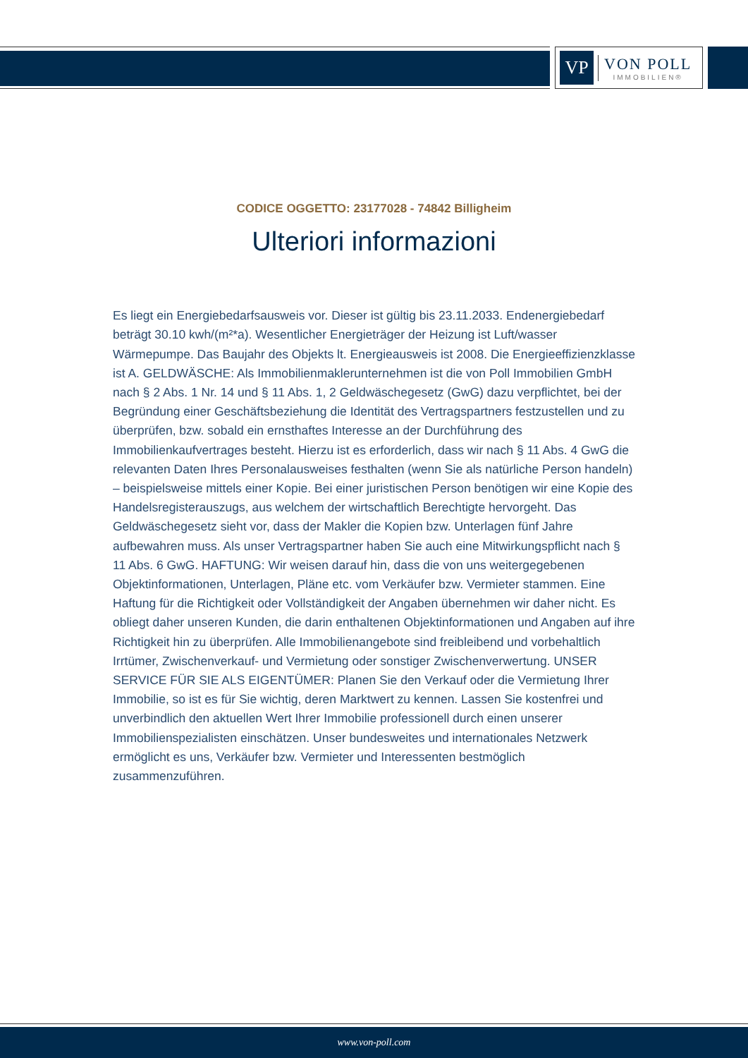VP
VON POLL
IMMOBILIEN®
CODICE OGGETTO: 23177028 - 74842 Billigheim
Ulteriori informazioni
Es liegt ein Energiebedarfsausweis vor. Dieser ist gültig bis 23.11.2033. Endenergiebedarf beträgt 30.10 kwh/(m²*a). Wesentlicher Energieträger der Heizung ist Luft/wasser Wärmepumpe. Das Baujahr des Objekts lt. Energieausweis ist 2008. Die Energieeffizienzklasse ist A. GELDWÄSCHE: Als Immobilienmaklerunternehmen ist die von Poll Immobilien GmbH nach § 2 Abs. 1 Nr. 14 und § 11 Abs. 1, 2 Geldwäschegesetz (GwG) dazu verpflichtet, bei der Begründung einer Geschäftsbeziehung die Identität des Vertragspartners festzustellen und zu überprüfen, bzw. sobald ein ernsthaftes Interesse an der Durchführung des Immobilienkaufvertrages besteht. Hierzu ist es erforderlich, dass wir nach § 11 Abs. 4 GwG die relevanten Daten Ihres Personalausweises festhalten (wenn Sie als natürliche Person handeln) – beispielsweise mittels einer Kopie. Bei einer juristischen Person benötigen wir eine Kopie des Handelsregisterauszugs, aus welchem der wirtschaftlich Berechtigte hervorgeht. Das Geldwäschegesetz sieht vor, dass der Makler die Kopien bzw. Unterlagen fünf Jahre aufbewahren muss. Als unser Vertragspartner haben Sie auch eine Mitwirkungspflicht nach § 11 Abs. 6 GwG. HAFTUNG: Wir weisen darauf hin, dass die von uns weitergegebenen Objektinformationen, Unterlagen, Pläne etc. vom Verkäufer bzw. Vermieter stammen. Eine Haftung für die Richtigkeit oder Vollständigkeit der Angaben übernehmen wir daher nicht. Es obliegt daher unseren Kunden, die darin enthaltenen Objektinformationen und Angaben auf ihre Richtigkeit hin zu überprüfen. Alle Immobilienangebote sind freibleibend und vorbehaltlich Irrtümer, Zwischenverkauf- und Vermietung oder sonstiger Zwischenverwertung. UNSER SERVICE FÜR SIE ALS EIGENTÜMER: Planen Sie den Verkauf oder die Vermietung Ihrer Immobilie, so ist es für Sie wichtig, deren Marktwert zu kennen. Lassen Sie kostenfrei und unverbindlich den aktuellen Wert Ihrer Immobilie professionell durch einen unserer Immobilienspezialisten einschätzen. Unser bundesweites und internationales Netzwerk ermöglicht es uns, Verkäufer bzw. Vermieter und Interessenten bestmöglich zusammenzuführen.
www.von-poll.com